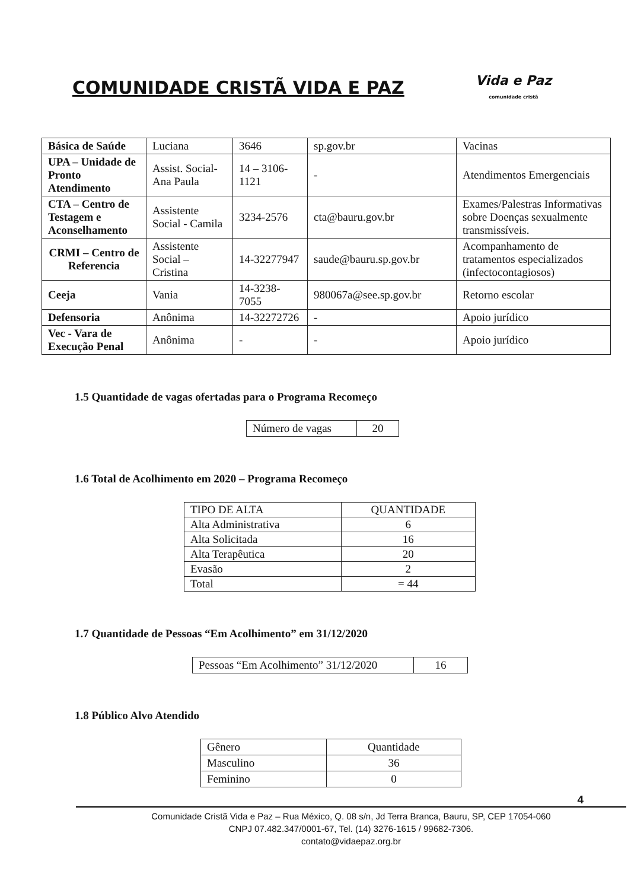COMUNIDADE CRISTÃ VIDA E PAZ
Vida e Paz
comunidade cristã
| Básica de Saúde | Luciana | 3646 | sp.gov.br | Vacinas |
| UPA – Unidade de Pronto Atendimento | Assist. Social- Ana Paula | 14 – 3106-1121 | - | Atendimentos Emergenciais |
| CTA – Centro de Testagem e Aconselhamento | Assistente Social - Camila | 3234-2576 | cta@bauru.gov.br | Exames/Palestras Informativas sobre Doenças sexualmente transmissíveis. |
| CRMI – Centro de Referencia | Assistente Social – Cristina | 14-32277947 | saude@bauru.sp.gov.br | Acompanhamento de tratamentos especializados (infectocontagiosos) |
| Ceeja | Vania | 14-3238-7055 | 980067a@see.sp.gov.br | Retorno escolar |
| Defensoria | Anônima | 14-32272726 | - | Apoio jurídico |
| Vec - Vara de Execução Penal | Anônima | - | - | Apoio jurídico |
1.5 Quantidade de vagas ofertadas para o Programa Recomeço
| Número de vagas | 20 |
1.6 Total de Acolhimento em 2020 – Programa Recomeço
| TIPO DE ALTA | QUANTIDADE |
| Alta Administrativa | 6 |
| Alta Solicitada | 16 |
| Alta Terapêutica | 20 |
| Evasão | 2 |
| Total | = 44 |
1.7 Quantidade de Pessoas “Em Acolhimento” em 31/12/2020
| Pessoas “Em Acolhimento” 31/12/2020 | 16 |
1.8 Público Alvo Atendido
| Gênero | Quantidade |
| Masculino | 36 |
| Feminino | 0 |
4
Comunidade Cristã Vida e Paz – Rua México, Q. 08 s/n, Jd Terra Branca, Bauru, SP, CEP 17054-060
CNPJ 07.482.347/0001-67, Tel. (14) 3276-1615 / 99682-7306.
contato@vidaepaz.org.br